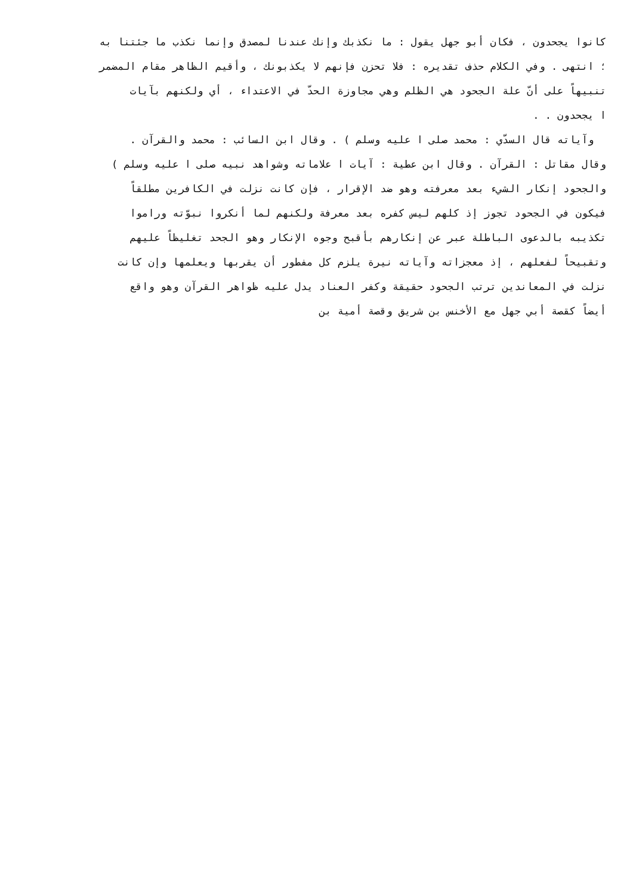كانوا يجحدون ، فكان أبو جهل يقول : ما نكذبك وإنك عندنا لمصدق وإنما نكذب ما جئتنا به
؛ انتهى . وفي الكلام حذف تقديره : فلا تحزن فإنهم لا يكذبونك ، وأقيم الظاهر مقام المضمر
تنبيهاً على أنّ علة الجحود هي الظلم وهي مجاوزة الحدّ في الاعتداء ، أي ولكنهم بآيات
ا يجحدون . .
وآياته قال السدّي : محمد صلى ا عليه وسلم ) . وقال ابن السائب : محمد والقرآن .
وقال مقاتل : القرآن . وقال ابن عطية : آيات ا علاماته وشواهد نبيه صلى ا عليه وسلم )
والجحود إنكار الشيء بعد معرفته وهو ضد الإقرار ، فإن كانت نزلت في الكافرين مطلقاً
فيكون في الجحود تجوز إذ كلهم ليس كفره بعد معرفة ولكنهم لما أنكروا نبوّته وراموا
تكذيبه بالدعوى الباطلة عبر عن إنكارهم بأقبح وجوه الإنكار وهو الجحد تغليظاً عليهم
وتقبيحاً لفعلهم ، إذ معجزاته وآياته نيرة يلزم كل مفطور أن يقربها ويعلمها وإن كانت
نزلت في المعاندين ترتب الجحود حقيقة وكفر العناد يدل عليه ظواهر القرآن وهو واقع
أيضاً كقصة أبي جهل مع الأخنس بن شريق وقصة أمية بن